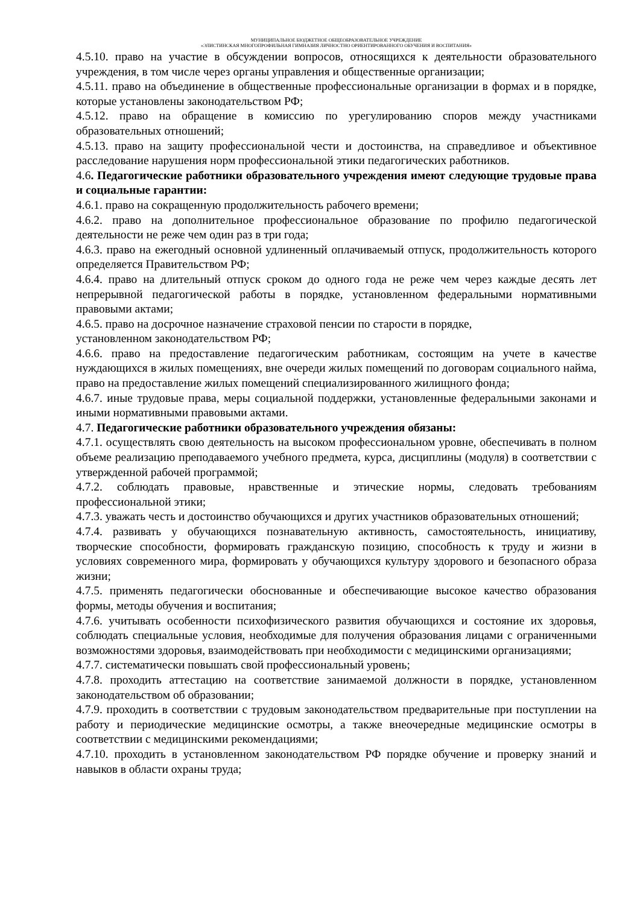МУНИЦИПАЛЬНОЕ БЮДЖЕТНОЕ ОБЩЕОБРАЗОВАТЕЛЬНОЕ УЧРЕЖДЕНИЕ
«ЭЛИСТИНСКАЯ МНОГОПРОФИЛЬНАЯ ГИМНАЗИЯ ЛИЧНОСТНО ОРИЕНТИРОВАННОГО ОБУЧЕНИЯ И ВОСПИТАНИЯ»
4.5.10. право на участие в обсуждении вопросов, относящихся к деятельности образовательного учреждения, в том числе через органы управления и общественные организации;
4.5.11. право на объединение в общественные профессиональные организации в формах и в порядке, которые установлены законодательством РФ;
4.5.12. право на обращение в комиссию по урегулированию споров между участниками образовательных отношений;
4.5.13. право на защиту профессиональной чести и достоинства, на справедливое и объективное расследование нарушения норм профессиональной этики педагогических работников.
4.6. Педагогические работники образовательного учреждения имеют следующие трудовые права и социальные гарантии:
4.6.1. право на сокращенную продолжительность рабочего времени;
4.6.2. право на дополнительное профессиональное образование по профилю педагогической деятельности не реже чем один раз в три года;
4.6.3. право на ежегодный основной удлиненный оплачиваемый отпуск, продолжительность которого определяется Правительством РФ;
4.6.4. право на длительный отпуск сроком до одного года не реже чем через каждые десять лет непрерывной педагогической работы в порядке, установленном федеральными нормативными правовыми актами;
4.6.5. право на досрочное назначение страховой пенсии по старости в порядке,
установленном законодательством РФ;
4.6.6. право на предоставление педагогическим работникам, состоящим на учете в качестве нуждающихся в жилых помещениях, вне очереди жилых помещений по договорам социального найма, право на предоставление жилых помещений специализированного жилищного фонда;
4.6.7. иные трудовые права, меры социальной поддержки, установленные федеральными законами и иными нормативными правовыми актами.
4.7. Педагогические работники образовательного учреждения обязаны:
4.7.1. осуществлять свою деятельность на высоком профессиональном уровне, обеспечивать в полном объеме реализацию преподаваемого учебного предмета, курса, дисциплины (модуля) в соответствии с утвержденной рабочей программой;
4.7.2. соблюдать правовые, нравственные и этические нормы, следовать требованиям профессиональной этики;
4.7.3. уважать честь и достоинство обучающихся и других участников образовательных отношений;
4.7.4. развивать у обучающихся познавательную активность, самостоятельность, инициативу, творческие способности, формировать гражданскую позицию, способность к труду и жизни в условиях современного мира, формировать у обучающихся культуру здорового и безопасного образа жизни;
4.7.5. применять педагогически обоснованные и обеспечивающие высокое качество образования формы, методы обучения и воспитания;
4.7.6. учитывать особенности психофизического развития обучающихся и состояние их здоровья, соблюдать специальные условия, необходимые для получения образования лицами с ограниченными возможностями здоровья, взаимодействовать при необходимости с медицинскими организациями;
4.7.7. систематически повышать свой профессиональный уровень;
4.7.8. проходить аттестацию на соответствие занимаемой должности в порядке, установленном законодательством об образовании;
4.7.9. проходить в соответствии с трудовым законодательством предварительные при поступлении на работу и периодические медицинские осмотры, а также внеочередные медицинские осмотры в соответствии с медицинскими рекомендациями;
4.7.10. проходить в установленном законодательством РФ порядке обучение и проверку знаний и навыков в области охраны труда;